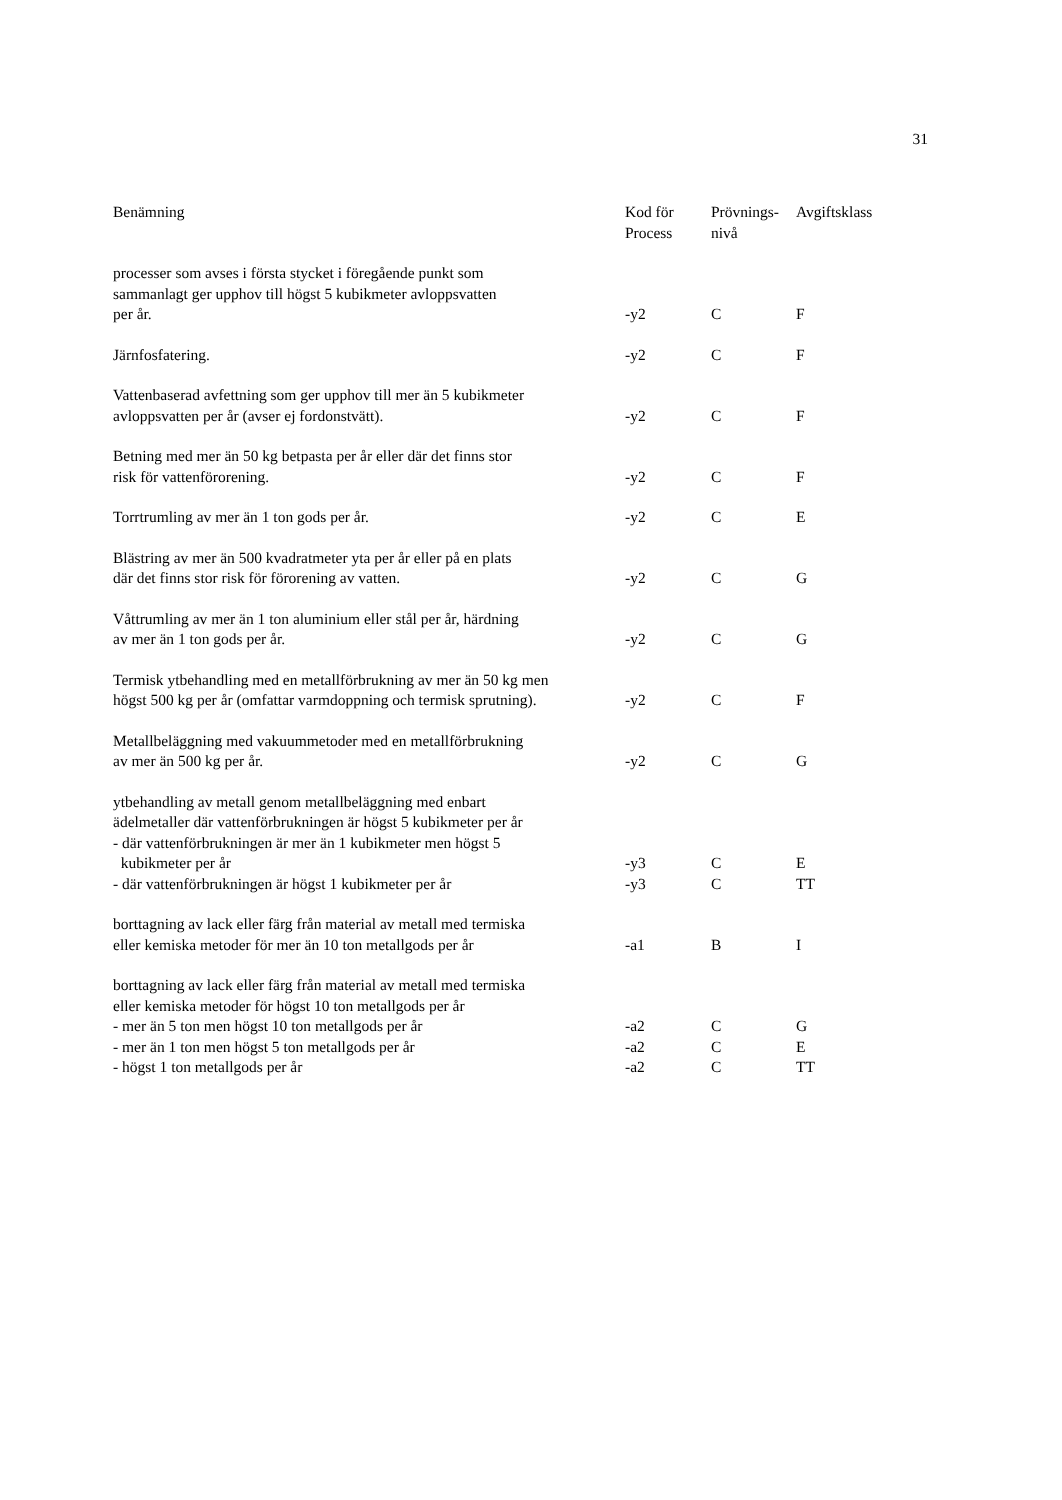31
| Benämning | Kod för Process | Prövnings- nivå | Avgiftsklass |
| --- | --- | --- | --- |
| processer som avses i första stycket i föregående punkt som sammanlagt ger upphov till högst 5 kubikmeter avloppsvatten per år. | -y2 | C | F |
| Järnfosfatering. | -y2 | C | F |
| Vattenbaserad avfettning som ger upphov till mer än 5 kubikmeter avloppsvatten per år (avser ej fordonstvätt). | -y2 | C | F |
| Betning med mer än 50 kg betpasta per år eller där det finns stor risk för vattenförorening. | -y2 | C | F |
| Torrtrumling av mer än 1 ton gods per år. | -y2 | C | E |
| Blästring av mer än 500 kvadratmeter yta per år eller på en plats där det finns stor risk för förorening av vatten. | -y2 | C | G |
| Våttrumling av mer än 1 ton aluminium eller stål per år, härdning av mer än 1 ton gods per år. | -y2 | C | G |
| Termisk ytbehandling med en metallförbrukning av mer än 50 kg men högst 500 kg per år (omfattar varmdoppning och termisk sprutning). | -y2 | C | F |
| Metallbeläggning med vakuummetoder med en metallförbrukning av mer än 500 kg per år. | -y2 | C | G |
| ytbehandling av metall genom metallbeläggning med enbart ädelmetaller där vattenförbrukningen är högst 5 kubikmeter per år - där vattenförbrukningen är mer än 1 kubikmeter men högst 5 kubikmeter per år | -y3 | C | E |
| - där vattenförbrukningen är högst 1 kubikmeter per år | -y3 | C | TT |
| borttagning av lack eller färg från material av metall med termiska eller kemiska metoder för mer än 10 ton metallgods per år | -a1 | B | I |
| borttagning av lack eller färg från material av metall med termiska eller kemiska metoder för högst 10 ton metallgods per år | | | |
| - mer än 5 ton men högst 10 ton metallgods per år | -a2 | C | G |
| - mer än 1 ton men högst 5 ton metallgods per år | -a2 | C | E |
| - högst 1 ton metallgods per år | -a2 | C | TT |